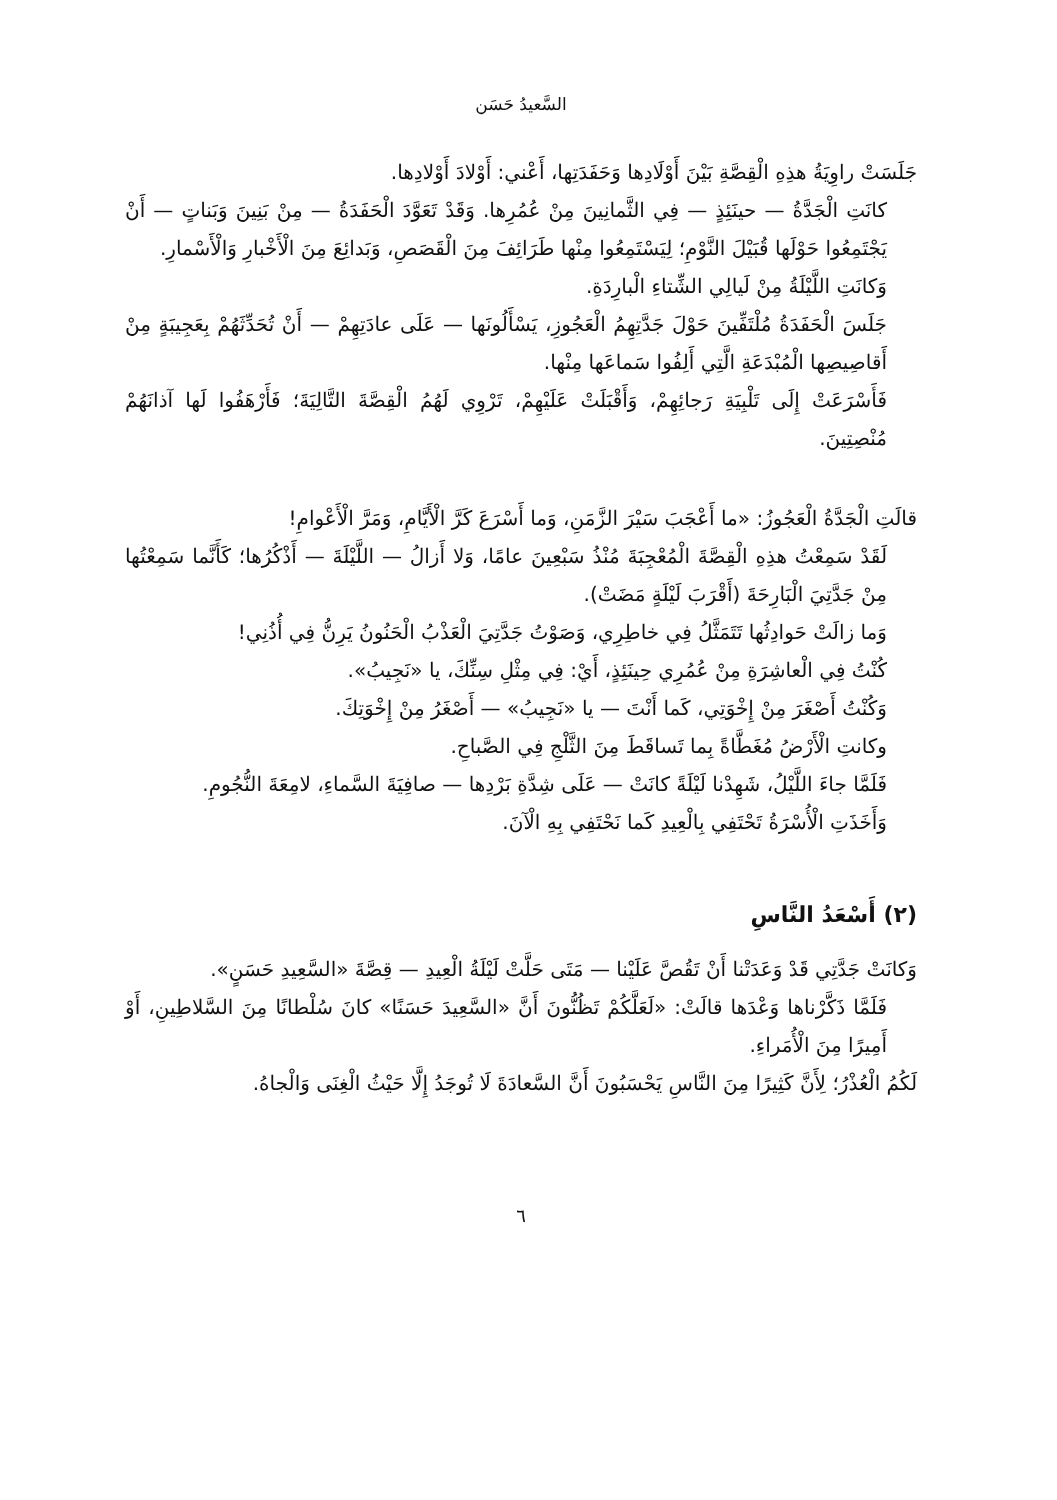السَّعيدُ حَسَن
جَلَسَتْ راوِيَةُ هذِهِ الْقِصَّةِ بَيْنَ أَوْلَادِها وَحَفَدَتِها، أَعْني: أَوْلادَ أَوْلادِها.
كانَتِ الْجَدَّةُ — حينَئِذٍ — فِي الثَّمانِينَ مِنْ عُمُرِها. وَقَدْ تَعَوَّدَ الْحَفَدَةُ — مِنْ بَنِينَ وَبَناتٍ — أَنْ يَجْتَمِعُوا حَوْلَها قُبَيْلَ النَّوْمِ؛ لِيَسْتَمِعُوا مِنْها طَرَائِفَ مِنَ الْقَصَصِ، وَبَدائِعَ مِنَ الْأَخْبارِ وَالْأَسْمارِ.
وَكانَتِ اللَّيْلَةُ مِنْ لَيالِي الشِّتاءِ الْبارِدَةِ.
جَلَسَ الْحَفَدَةُ مُلْتَفِّينَ حَوْلَ جَدَّتِهِمُ الْعَجُوزِ، يَسْأَلُونَها — عَلَى عادَتِهِمْ — أَنْ تُحَدِّثَهُمْ بِعَجِيبَةٍ مِنْ أَقاصِيصِها الْمُبْدَعَةِ الَّتِي أَلِفُوا سَماعَها مِنْها.
فَأَسْرَعَتْ إِلَى تَلْبِيَةِ رَجائِهِمْ، وَأَقْبَلَتْ عَلَيْهِمْ، تَرْوِي لَهُمُ الْقِصَّةَ التَّالِيَةَ؛ فَأَرْهَفُوا لَها آذانَهُمْ مُنْصِتِينَ.
قالَتِ الْجَدَّةُ الْعَجُوزُ: «ما أَعْجَبَ سَيْرَ الزَّمَنِ، وَما أَسْرَعَ كَرَّ الْأَيَّامِ، وَمَرَّ الْأَعْوامِ!
لَقَدْ سَمِعْتُ هذِهِ الْقِصَّةَ الْمُعْجِبَةَ مُنْذُ سَبْعِينَ عامًا، وَلا أَزالُ — اللَّيْلَةَ — أَذْكُرُها؛ كَأَنَّما سَمِعْتُها مِنْ جَدَّتِيَ الْبَارِحَةَ (أَقْرَبَ لَيْلَةٍ مَضَتْ).
وَما زالَتْ حَوادِثُها تَتَمَثَّلُ فِي خاطِرِي، وَصَوْتُ جَدَّتِيَ الْعَذْبُ الْحَنُونُ يَرِنُّ فِي أُذُنِي!
كُنْتُ فِي الْعاشِرَةِ مِنْ عُمُرِي حِينَئِذٍ، أَيْ: فِي مِثْلِ سِنِّكَ، يا «نَجِيبُ».
وَكُنْتُ أَصْغَرَ مِنْ إِخْوَتِي، كَما أَنْتَ — يا «نَجِيبُ» — أَصْغَرُ مِنْ إِخْوَتِكَ.
وكانتِ الْأَرْضُ مُغَطَّاةً بِما تَساقَطَ مِنَ الثَّلْجِ فِي الصَّباحِ.
فَلَمَّا جاءَ اللَّيْلُ، شَهِدْنا لَيْلَةً كانَتْ — عَلَى شِدَّةِ بَرْدِها — صافِيَةَ السَّماءِ، لامِعَةَ النُّجُومِ.
وَأَخَذَتِ الْأُسْرَةُ تَحْتَفِي بِالْعِيدِ كَما نَحْتَفِي بِهِ الْآنَ.
(٢) أَسْعَدُ النَّاسِ
وَكانَتْ جَدَّتِي قَدْ وَعَدَتْنا أَنْ تَقُصَّ عَلَيْنا — مَتَى حَلَّتْ لَيْلَةُ الْعِيدِ — قِصَّةَ «السَّعِيدِ حَسَنٍ».
فَلَمَّا ذَكَّرْناها وَعْدَها قالَتْ: «لَعَلَّكُمْ تَظُنُّونَ أَنَّ «السَّعِيدَ حَسَنًا» كانَ سُلْطانًا مِنَ السَّلاطِينِ، أَوْ أَمِيرًا مِنَ الْأُمَراءِ.
لَكُمُ الْعُذْرُ؛ لِأَنَّ كَثِيرًا مِنَ النَّاسِ يَحْسَبُونَ أَنَّ السَّعادَةَ لَا تُوجَدُ إِلَّا حَيْثُ الْغِنَى وَالْجاهُ.
٦